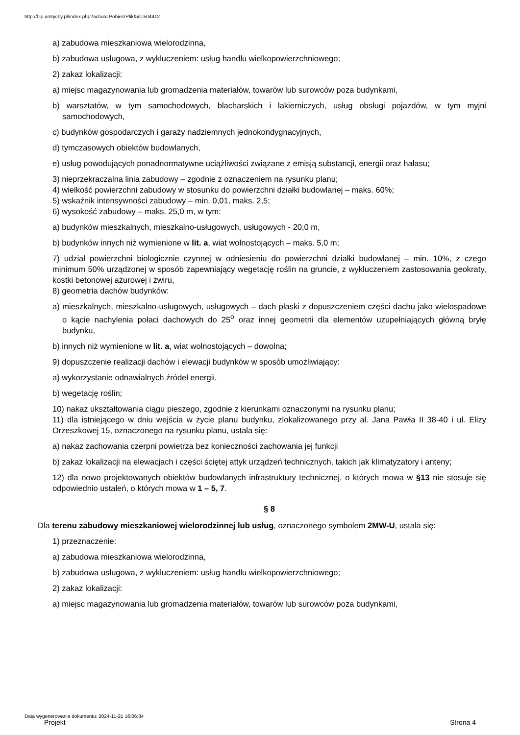http://bip.umtychy.pl/index.php?action=PobierzPlik&id=504412
a) zabudowa mieszkaniowa wielorodzinna,
b) zabudowa usługowa, z wykluczeniem: usług handlu wielkopowierzchniowego;
2) zakaz lokalizacji:
a) miejsc magazynowania lub gromadzenia materiałów, towarów lub surowców poza budynkami,
b) warsztatów, w tym samochodowych, blacharskich i lakierniczych, usług obsługi pojazdów, w tym myjni samochodowych,
c) budynków gospodarczych i garaży nadziemnych jednokondygnacyjnych,
d) tymczasowych obiektów budowlanych,
e) usług powodujących ponadnormatywne uciążliwości związane z emisją substancji, energii oraz hałasu;
3) nieprzekraczalna linia zabudowy – zgodnie z oznaczeniem na rysunku planu;
4) wielkość powierzchni zabudowy w stosunku do powierzchni działki budowlanej – maks. 60%;
5) wskaźnik intensywności zabudowy – min. 0,01, maks. 2,5;
6) wysokość zabudowy – maks. 25,0 m, w tym:
a) budynków mieszkalnych, mieszkalno-usługowych, usługowych - 20,0 m,
b) budynków innych niż wymienione w lit. a, wiat wolnostojących – maks. 5,0 m;
7) udział powierzchni biologicznie czynnej w odniesieniu do powierzchni działki budowlanej – min. 10%, z czego minimum 50% urządzonej w sposób zapewniający wegetację roślin na gruncie, z wykluczeniem zastosowania geokraty, kostki betonowej ażurowej i żwiru,
8) geometria dachów budynków:
a) mieszkalnych, mieszkalno-usługowych, usługowych – dach płaski z dopuszczeniem części dachu jako wielospadowe o kącie nachylenia połaci dachowych do 25<sup>o</sup> oraz innej geometrii dla elementów uzupełniających główną bryłę budynku,
b) innych niż wymienione w lit. a, wiat wolnostojących – dowolna;
9) dopuszczenie realizacji dachów i elewacji budynków w sposób umożliwiający:
a) wykorzystanie odnawialnych źródeł energii,
b) wegetację roślin;
10) nakaz ukształtowania ciągu pieszego, zgodnie z kierunkami oznaczonymi na rysunku planu;
11) dla istniejącego w dniu wejścia w życie planu budynku, zlokalizowanego przy al. Jana Pawła II 38-40 i ul. Elizy Orzeszkowej 15, oznaczonego na rysunku planu, ustala się:
a) nakaz zachowania czerpni powietrza bez konieczności zachowania jej funkcji
b) zakaz lokalizacji na elewacjach i części ściętej attyk urządzeń technicznych, takich jak klimatyzatory i anteny;
12) dla nowo projektowanych obiektów budowlanych infrastruktury technicznej, o których mowa w §13 nie stosuje się odpowiednio ustaleń, o których mowa w 1 – 5, 7.
§ 8
Dla terenu zabudowy mieszkaniowej wielorodzinnej lub usług, oznaczonego symbolem 2MW-U, ustala się:
1) przeznaczenie:
a) zabudowa mieszkaniowa wielorodzinna,
b) zabudowa usługowa, z wykluczeniem: usług handlu wielkopowierzchniowego;
2) zakaz lokalizacji:
a) miejsc magazynowania lub gromadzenia materiałów, towarów lub surowców poza budynkami,
Data wygenerowania dokumentu: 2024-11-21 16:06:34
Projekt Strona 4